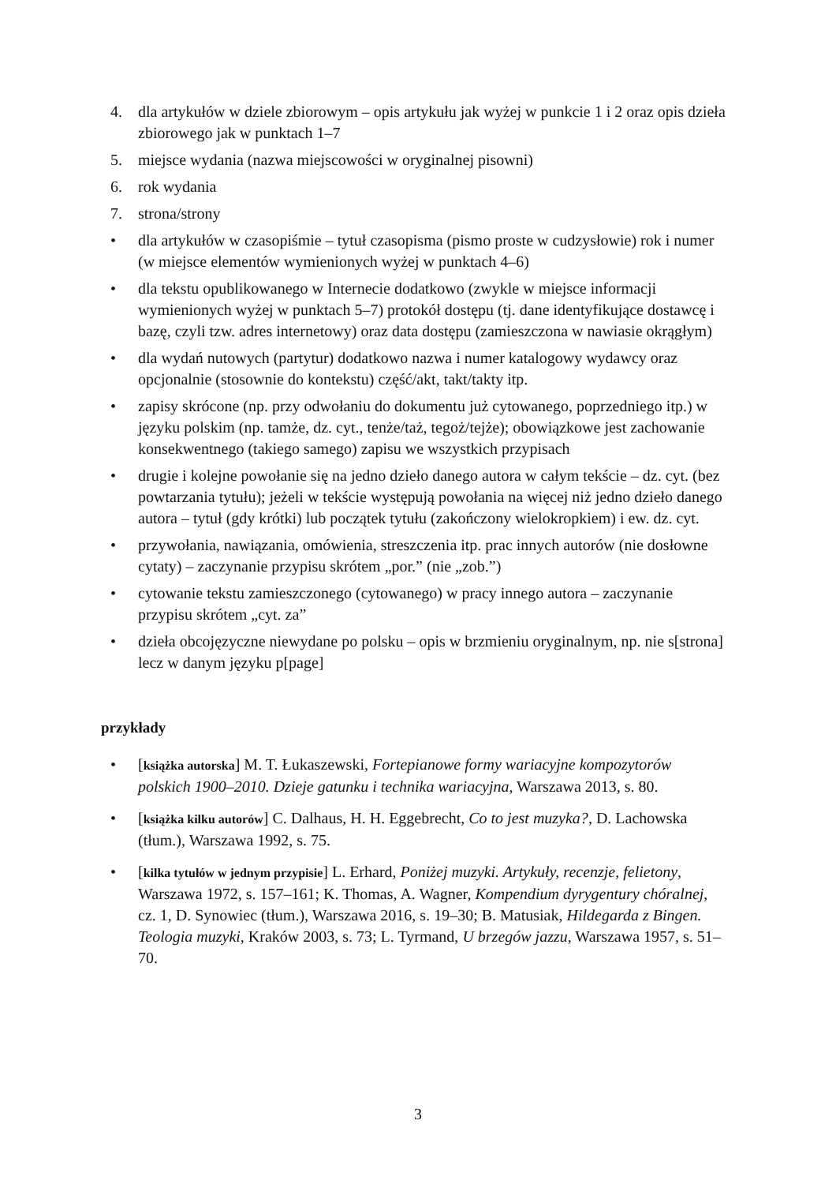4. dla artykułów w dziele zbiorowym – opis artykułu jak wyżej w punkcie 1 i 2 oraz opis dzieła zbiorowego jak w punktach 1–7
5. miejsce wydania (nazwa miejscowości w oryginalnej pisowni)
6. rok wydania
7. strona/strony
• dla artykułów w czasopiśmie – tytuł czasopisma (pismo proste w cudzysłowie) rok i numer (w miejsce elementów wymienionych wyżej w punktach 4–6)
• dla tekstu opublikowanego w Internecie dodatkowo (zwykle w miejsce informacji wymienionych wyżej w punktach 5–7) protokół dostępu (tj. dane identyfikujące dostawcę i bazę, czyli tzw. adres internetowy) oraz data dostępu (zamieszczona w nawiasie okrągłym)
• dla wydań nutowych (partytur) dodatkowo nazwa i numer katalogowy wydawcy oraz opcjonalnie (stosownie do kontekstu) część/akt, takt/takty itp.
• zapisy skrócone (np. przy odwołaniu do dokumentu już cytowanego, poprzedniego itp.) w języku polskim (np. tamże, dz. cyt., tenże/taż, tegoż/tejże); obowiązkowe jest zachowanie konsekwentnego (takiego samego) zapisu we wszystkich przypisach
• drugie i kolejne powołanie się na jedno dzieło danego autora w całym tekście – dz. cyt. (bez powtarzania tytułu); jeżeli w tekście występują powołania na więcej niż jedno dzieło danego autora – tytuł (gdy krótki) lub początek tytułu (zakończony wielokropkiem) i ew. dz. cyt.
• przywołania, nawiązania, omówienia, streszczenia itp. prac innych autorów (nie dosłowne cytaty) – zaczynanie przypisu skrótem „por.” (nie „zob.”)
• cytowanie tekstu zamieszczonego (cytowanego) w pracy innego autora – zaczynanie przypisu skrótem „cyt. za”
• dzieła obcojęzyczne niewydane po polsku – opis w brzmieniu oryginalnym, np. nie s[strona] lecz w danym języku p[page]
przykłady
• [książka autorska] M. T. Łukaszewski, Fortepianowe formy wariacyjne kompozytorów polskich 1900–2010. Dzieje gatunku i technika wariacyjna, Warszawa 2013, s. 80.
• [książka kilku autorów] C. Dalhaus, H. H. Eggebrecht, Co to jest muzyka?, D. Lachowska (tłum.), Warszawa 1992, s. 75.
• [kilka tytułów w jednym przypisie] L. Erhard, Poniżej muzyki. Artykuły, recenzje, felietony, Warszawa 1972, s. 157–161; K. Thomas, A. Wagner, Kompendium dyrygentury chóralnej, cz. 1, D. Synowiec (tłum.), Warszawa 2016, s. 19–30; B. Matusiak, Hildegarda z Bingen. Teologia muzyki, Kraków 2003, s. 73; L. Tyrmand, U brzegów jazzu, Warszawa 1957, s. 51–70.
3